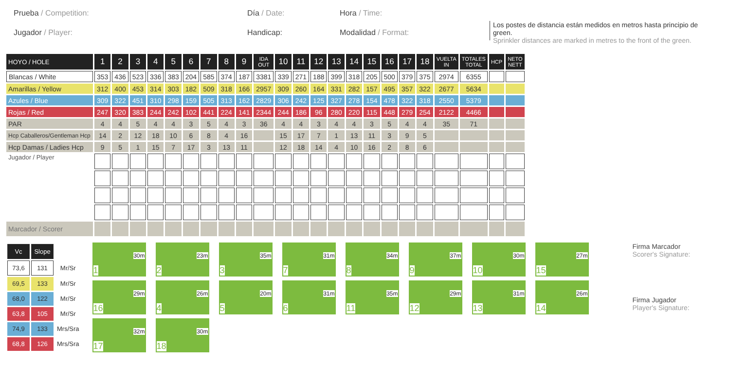Prueba / Competition: Día / Date: Hora / Time:
Jugador / Player: Handicap: Modalidad / Format:
Los postes de distancia están medidos en metros hasta principio de green.
Sprinkler distances are marked in metres to the front of the green.
| HOYO / HOLE | 1 | 2 | 3 | 4 | 5 | 6 | 7 | 8 | 9 | IDA OUT | 10 | 11 | 12 | 13 | 14 | 15 | 16 | 17 | 18 | VUELTA IN | TOTALES TOTAL | HCP | NETO NETT |
| --- | --- | --- | --- | --- | --- | --- | --- | --- | --- | --- | --- | --- | --- | --- | --- | --- | --- | --- | --- | --- | --- | --- | --- |
| Blancas / White | 353 | 436 | 523 | 336 | 383 | 204 | 585 | 374 | 187 | 3381 | 339 | 271 | 188 | 399 | 318 | 205 | 500 | 379 | 375 | 2974 | 6355 | | |
| Amarillas / Yellow | 312 | 400 | 453 | 314 | 303 | 182 | 509 | 318 | 166 | 2957 | 309 | 260 | 164 | 331 | 282 | 157 | 495 | 357 | 322 | 2677 | 5634 | | |
| Azules / Blue | 309 | 322 | 451 | 310 | 298 | 159 | 505 | 313 | 162 | 2829 | 306 | 242 | 125 | 327 | 278 | 154 | 478 | 322 | 318 | 2550 | 5379 | | |
| Rojas / Red | 247 | 320 | 383 | 244 | 242 | 102 | 441 | 224 | 141 | 2344 | 244 | 186 | 96 | 280 | 220 | 115 | 448 | 279 | 254 | 2122 | 4466 | | |
| PAR | 4 | 4 | 5 | 4 | 4 | 3 | 5 | 4 | 3 | 36 | 4 | 4 | 3 | 4 | 4 | 3 | 5 | 4 | 4 | 35 | 71 | | |
| Hcp Caballeros/Gentleman Hcp | 14 | 2 | 12 | 18 | 10 | 6 | 8 | 4 | 16 | | 15 | 17 | 7 | 1 | 13 | 11 | 3 | 9 | 5 | | | | |
| Hcp Damas / Ladies Hcp | 9 | 5 | 1 | 15 | 7 | 17 | 3 | 13 | 11 | | 12 | 18 | 14 | 4 | 10 | 16 | 2 | 8 | 6 | | | | |
| Jugador / Player | | | | | | | | | | | | | | | | | | | | | | | |
| Marcador / Scorer | | | | | | | | | | | | | | | | | | | | | | | |
| Vc | Slope | |
| 73,6 | 131 | Mr/Sr |
| 69,5 | 133 | Mr/Sr |
| 68,0 | 122 | Mr/Sr |
| 63,8 | 105 | Mr/Sr |
| 74,9 | 133 | Mrs/Sra |
| 68,8 | 126 | Mrs/Sra |
1
30m
2
23m
3
35m
7
31m
8
34m
9
37m
10
30m
15
27m
16
29m
4
26m
5
20m
6
31m
11
35m
12
29m
13
31m
14
26m
17
32m
18
30m
Firma Marcador
Scorer's Signature:
Firma Jugador
Player's Signature: